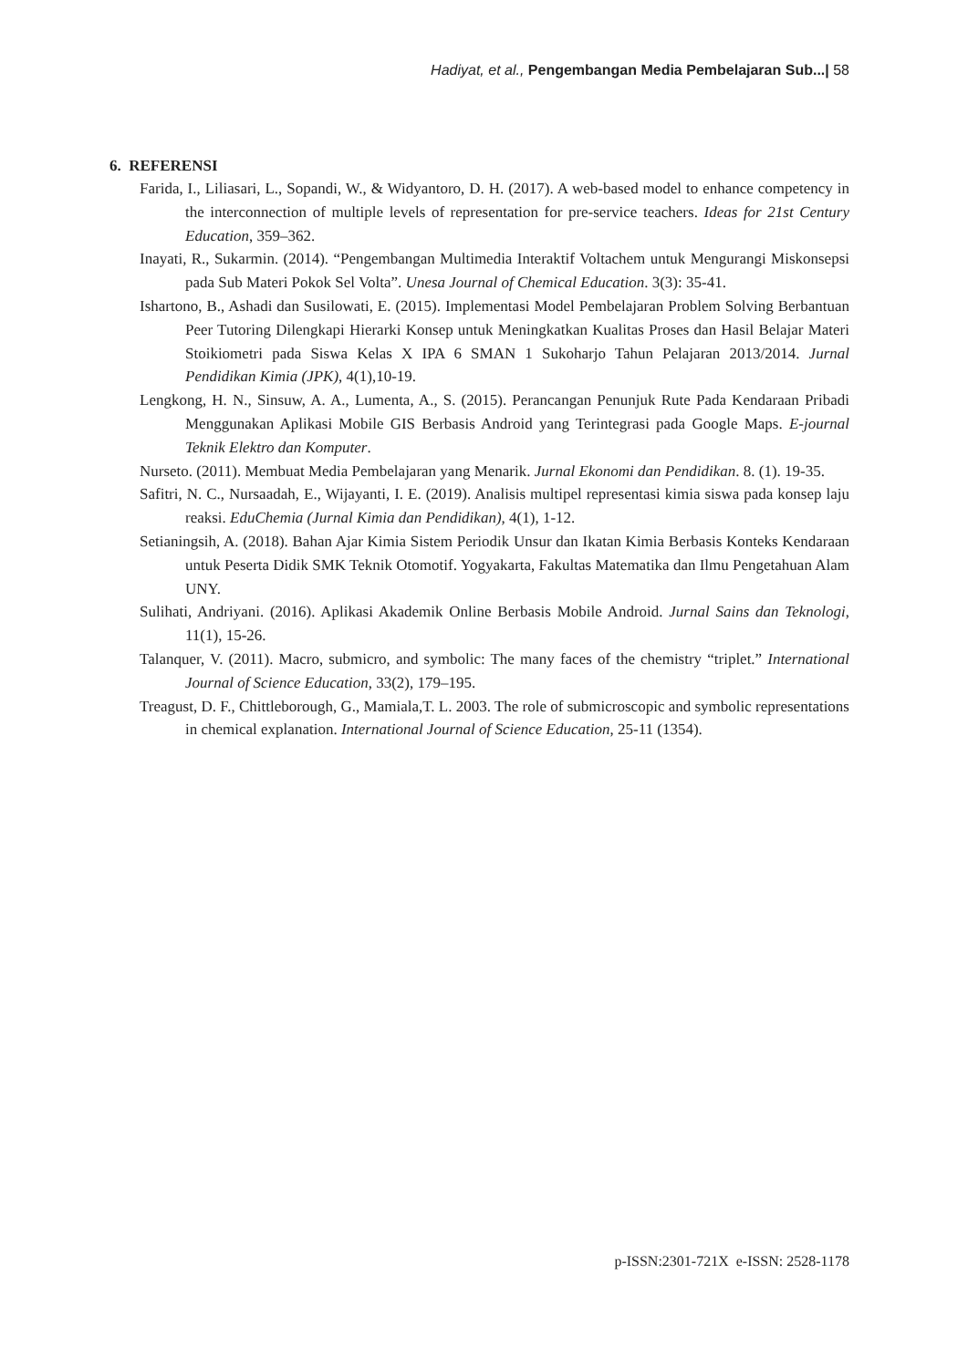Hadiyat, et al., Pengembangan Media Pembelajaran Sub...| 58
6. REFERENSI
Farida, I., Liliasari, L., Sopandi, W., & Widyantoro, D. H. (2017). A web-based model to enhance competency in the interconnection of multiple levels of representation for pre-service teachers. Ideas for 21st Century Education, 359–362.
Inayati, R., Sukarmin. (2014). “Pengembangan Multimedia Interaktif Voltachem untuk Mengurangi Miskonsepsi pada Sub Materi Pokok Sel Volta”. Unesa Journal of Chemical Education. 3(3): 35-41.
Ishartono, B., Ashadi dan Susilowati, E. (2015). Implementasi Model Pembelajaran Problem Solving Berbantuan Peer Tutoring Dilengkapi Hierarki Konsep untuk Meningkatkan Kualitas Proses dan Hasil Belajar Materi Stoikiometri pada Siswa Kelas X IPA 6 SMAN 1 Sukoharjo Tahun Pelajaran 2013/2014. Jurnal Pendidikan Kimia (JPK), 4(1),10-19.
Lengkong, H. N., Sinsuw, A. A., Lumenta, A., S. (2015). Perancangan Penunjuk Rute Pada Kendaraan Pribadi Menggunakan Aplikasi Mobile GIS Berbasis Android yang Terintegrasi pada Google Maps. E-journal Teknik Elektro dan Komputer.
Nurseto. (2011). Membuat Media Pembelajaran yang Menarik. Jurnal Ekonomi dan Pendidikan. 8. (1). 19-35.
Safitri, N. C., Nursaadah, E., Wijayanti, I. E. (2019). Analisis multipel representasi kimia siswa pada konsep laju reaksi. EduChemia (Jurnal Kimia dan Pendidikan), 4(1), 1-12.
Setianingsih, A. (2018). Bahan Ajar Kimia Sistem Periodik Unsur dan Ikatan Kimia Berbasis Konteks Kendaraan untuk Peserta Didik SMK Teknik Otomotif. Yogyakarta, Fakultas Matematika dan Ilmu Pengetahuan Alam UNY.
Sulihati, Andriyani. (2016). Aplikasi Akademik Online Berbasis Mobile Android. Jurnal Sains dan Teknologi, 11(1), 15-26.
Talanquer, V. (2011). Macro, submicro, and symbolic: The many faces of the chemistry “triplet.” International Journal of Science Education, 33(2), 179–195.
Treagust, D. F., Chittleborough, G., Mamiala,T. L. 2003. The role of submicroscopic and symbolic representations in chemical explanation. International Journal of Science Education, 25-11 (1354).
p-ISSN:2301-721X e-ISSN: 2528-1178